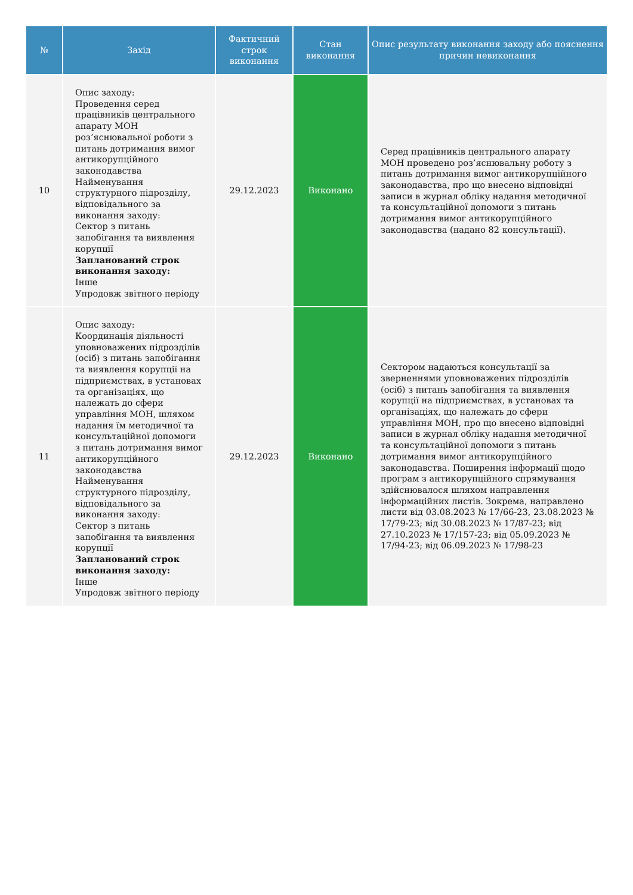| № | Захід | Фактичний строк виконання | Стан виконання | Опис результату виконання заходу або пояснення причин невиконання |
| --- | --- | --- | --- | --- |
| 10 | Опис заходу: Проведення серед працівників центрального апарату МОН роз’яснювальної роботи з питань дотримання вимог антикорупційного законодавства Найменування структурного підрозділу, відповідального за виконання заходу: Сектор з питань запобігання та виявлення корупції Запланований строк виконання заходу: Інше Упродовж звітного періоду | 29.12.2023 | Виконано | Серед працівників центрального апарату МОН проведено роз’яснювальну роботу з питань дотримання вимог антикорупційного законодавства, про що внесено відповідні записи в журнал обліку надання методичної та консультаційної допомоги з питань дотримання вимог антикорупційного законодавства (надано 82 консультації). |
| 11 | Опис заходу: Координація діяльності уповноважених підрозділів (осіб) з питань запобігання та виявлення корупції на підприємствах, в установах та організаціях, що належать до сфери управління МОН, шляхом надання їм методичної та консультаційної допомоги з питань дотримання вимог антикорупційного законодавства Найменування структурного підрозділу, відповідального за виконання заходу: Сектор з питань запобігання та виявлення корупції Запланований строк виконання заходу: Інше Упродовж звітного періоду | 29.12.2023 | Виконано | Сектором надаються консультації за зверненнями уповноважених підрозділів (осіб) з питань запобігання та виявлення корупції на підприємствах, в установах та організаціях, що належать до сфери управління МОН, про що внесено відповідні записи в журнал обліку надання методичної та консультаційної допомоги з питань дотримання вимог антикорупційного законодавства. Поширення інформації щодо програм з антикорупційного спрямування здійснювалося шляхом направлення інформаційних листів. Зокрема, направлено листи від 03.08.2023 № 17/66-23, 23.08.2023 № 17/79-23; від 30.08.2023 № 17/87-23; від 27.10.2023 № 17/157-23; від 05.09.2023 № 17/94-23; від 06.09.2023 № 17/98-23 |